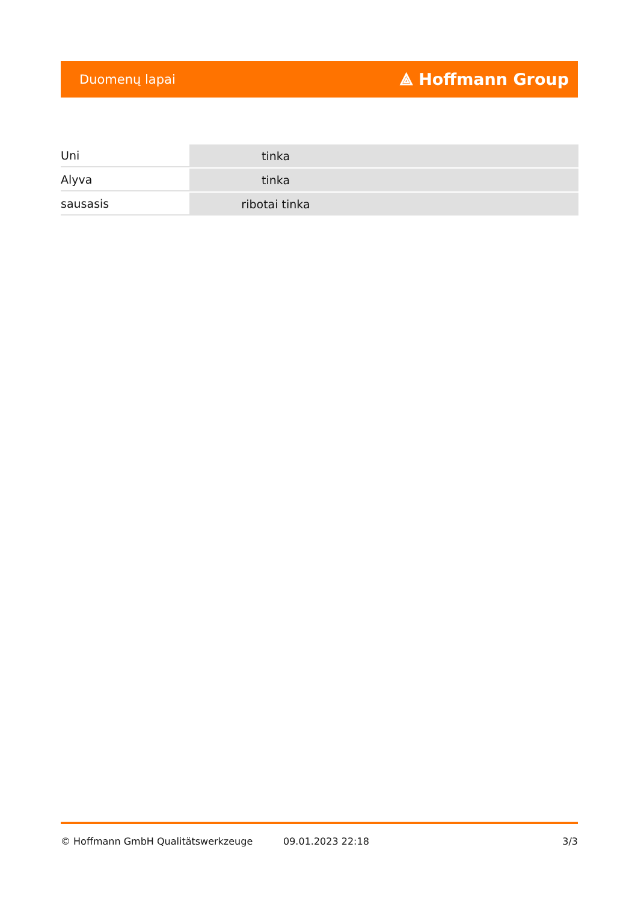Duomenų lapai ⟁ Hoffmann Group
| Uni | tinka |
| Alyva | tinka |
| sausasis | ribotai tinka |
© Hoffmann GmbH Qualitätswerkzeuge 09.01.2023 22:18 3/3